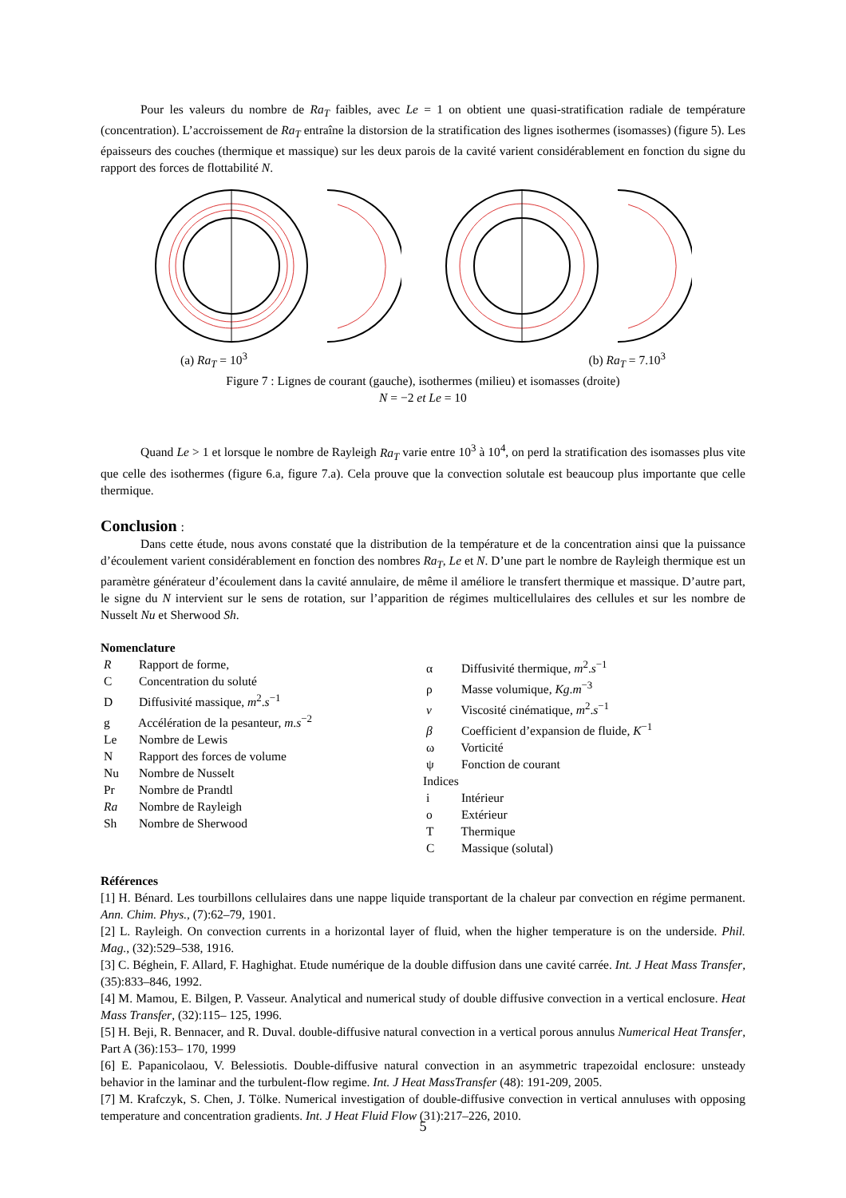Pour les valeurs du nombre de Ra<sub>T</sub> faibles, avec Le = 1 on obtient une quasi-stratification radiale de température (concentration). L’accroissement de Ra<sub>T</sub> entraîne la distorsion de la stratification des lignes isothermes (isomasses) (figure 5). Les épaisseurs des couches (thermique et massique) sur les deux parois de la cavité varient considérablement en fonction du signe du rapport des forces de flottabilité N.
(a) Ra<sub>T</sub> = 10<sup>3</sup> (b) Ra<sub>T</sub> = 7.10<sup>3</sup>
Figure 7 : Lignes de courant (gauche), isothermes (milieu) et isomasses (droite)
N = −2 et Le = 10
Quand Le > 1 et lorsque le nombre de Rayleigh Ra<sub>T</sub> varie entre 10<sup>3</sup> à 10<sup>4</sup>, on perd la stratification des isomasses plus vite que celle des isothermes (figure 6.a, figure 7.a). Cela prouve que la convection solutale est beaucoup plus importante que celle thermique.
Conclusion :
Dans cette étude, nous avons constaté que la distribution de la température et de la concentration ainsi que la puissance d’écoulement varient considérablement en fonction des nombres Ra<sub>T</sub>, Le et N. D’une part le nombre de Rayleigh thermique est un paramètre générateur d’écoulement dans la cavité annulaire, de même il améliore le transfert thermique et massique. D’autre part, le signe du N intervient sur le sens de rotation, sur l’apparition de régimes multicellulaires des cellules et sur les nombre de Nusselt Nu et Sherwood Sh.
Nomenclature
R Rapport de forme,
C Concentration du soluté
D Diffusivité massique, m<sup>2</sup>.s<sup>−1</sup>
g Accélération de la pesanteur, m.s<sup>−2</sup>
Le Nombre de Lewis
N Rapport des forces de volume
Nu Nombre de Nusselt
Pr Nombre de Prandtl
Ra Nombre de Rayleigh
Sh Nombre de Sherwood
α Diffusivité thermique, m<sup>2</sup>.s<sup>−1</sup>
ρ Masse volumique, Kg.m<sup>−3</sup>
ν Viscosité cinématique, m<sup>2</sup>.s<sup>−1</sup>
β Coefficient d’expansion de fluide, K<sup>−1</sup>
ω Vorticité
ψ Fonction de courant
Indices
i Intérieur
o Extérieur
T Thermique
C Massique (solutal)
Références
[1] H. Bénard. Les tourbillons cellulaires dans une nappe liquide transportant de la chaleur par convection en régime permanent. Ann. Chim. Phys., (7):62–79, 1901.
[2] L. Rayleigh. On convection currents in a horizontal layer of fluid, when the higher temperature is on the underside. Phil. Mag., (32):529–538, 1916.
[3] C. Béghein, F. Allard, F. Haghighat. Etude numérique de la double diffusion dans une cavité carrée. Int. J Heat Mass Transfer, (35):833–846, 1992.
[4] M. Mamou, E. Bilgen, P. Vasseur. Analytical and numerical study of double diffusive convection in a vertical enclosure. Heat Mass Transfer, (32):115– 125, 1996.
[5] H. Beji, R. Bennacer, and R. Duval. double-diffusive natural convection in a vertical porous annulus Numerical Heat Transfer, Part A (36):153– 170, 1999
[6] E. Papanicolaou, V. Belessiotis. Double-diffusive natural convection in an asymmetric trapezoidal enclosure: unsteady behavior in the laminar and the turbulent-flow regime. Int. J Heat MassTransfer (48): 191-209, 2005.
[7] M. Krafczyk, S. Chen, J. Tölke. Numerical investigation of double-diffusive convection in vertical annuluses with opposing temperature and concentration gradients. Int. J Heat Fluid Flow (31):217–226, 2010.
5